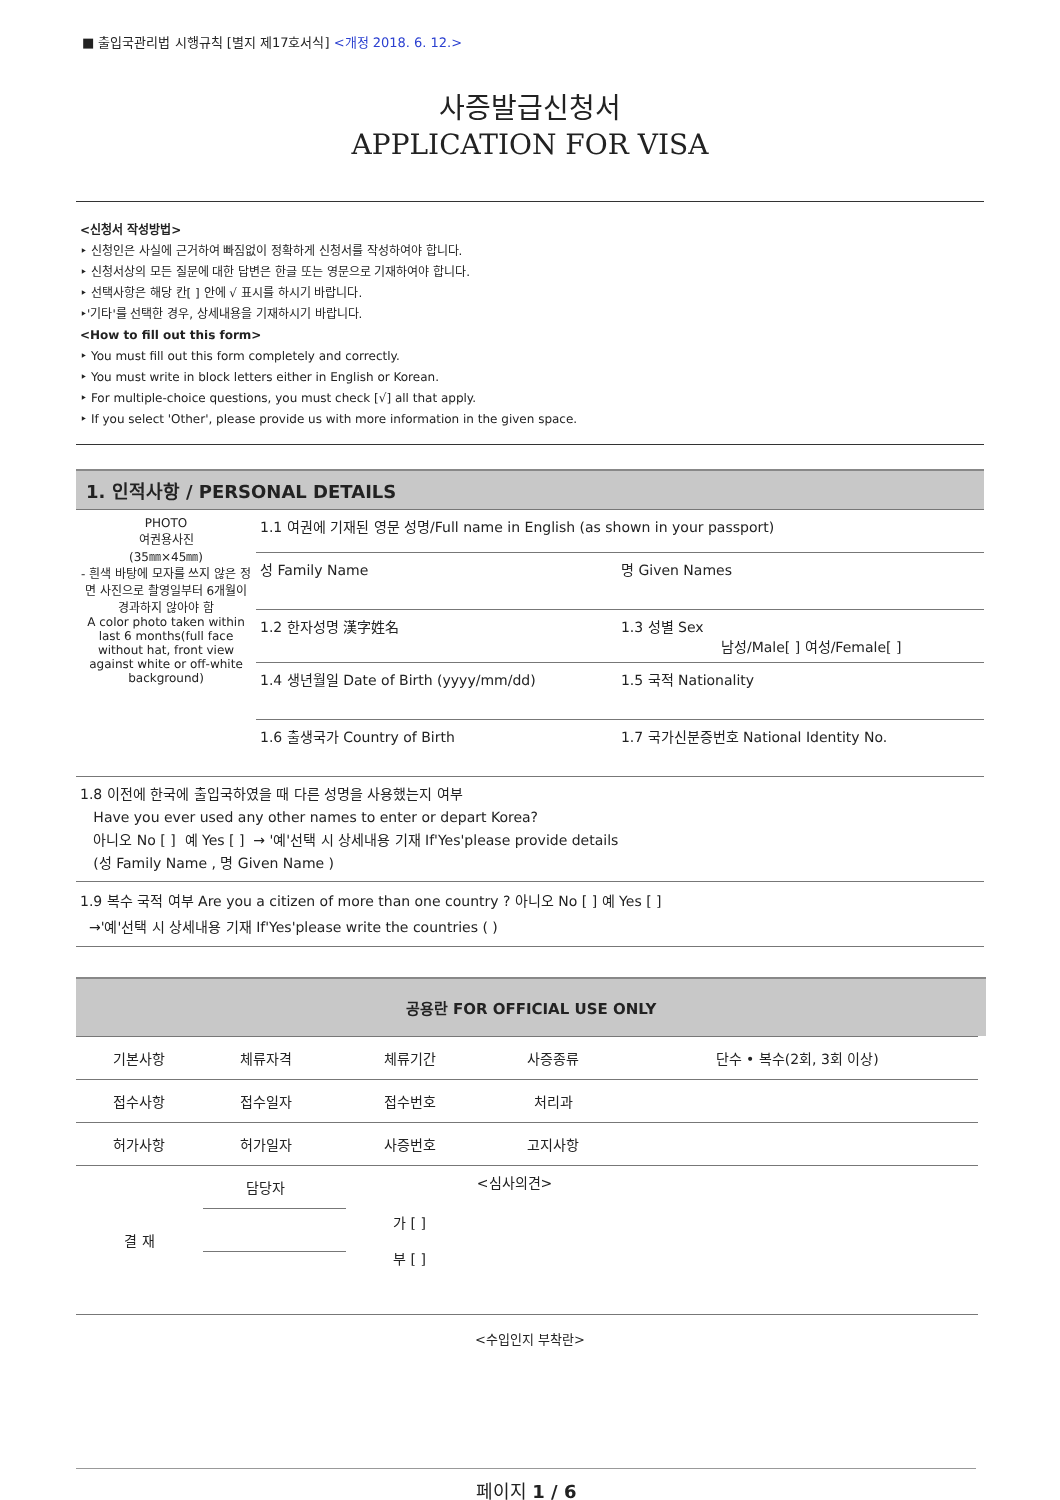■ 출입국관리법 시행규칙 [별지 제17호서식] <개정 2018. 6. 12.>
사증발급신청서
APPLICATION FOR VISA
<신청서 작성방법>
‣ 신청인은 사실에 근거하여 빠짐없이 정확하게 신청서를 작성하여야 합니다.
‣ 신청서상의 모든 질문에 대한 답변은 한글 또는 영문으로 기재하여야 합니다.
‣ 선택사항은 해당 칸[ ] 안에 √ 표시를 하시기 바랍니다.
‣'기타'를 선택한 경우, 상세내용을 기재하시기 바랍니다.
<How to fill out this form>
‣ You must fill out this form completely and correctly.
‣ You must write in block letters either in English or Korean.
‣ For multiple-choice questions, you must check [√] all that apply.
‣ If you select 'Other', please provide us with more information in the given space.
1. 인적사항 / PERSONAL DETAILS
| PHOTO 여권용사진 (35㎜×45㎜) - 흰색 바탕에 모자를 쓰지 않은 정면 사진으로 촬영일부터 6개월이 경과하지 않아야 함 A color photo taken within last 6 months(full face without hat, front view against white or off-white background) | 1.1 여권에 기재된 영문 성명/Full name in English (as shown in your passport) | |
| | 성 Family Name | 명 Given Names |
| | 1.2 한자성명 漢字姓名 | 1.3 성별 Sex 남성/Male[ ] 여성/Female[ ] |
| | 1.4 생년월일 Date of Birth (yyyy/mm/dd) | 1.5 국적 Nationality |
| | 1.6 출생국가 Country of Birth | 1.7 국가신분증번호 National Identity No. |
| 1.8 이전에 한국에 출입국하였을 때 다른 성명을 사용했는지 여부 Have you ever used any other names to enter or depart Korea? 아니오 No [ ] 예 Yes [ ] → '예'선택 시 상세내용 기재 If'Yes'please provide details (성 Family Name , 명 Given Name ) | | |
| 1.9 복수 국적 여부 Are you a citizen of more than one country ? 아니오 No [ ] 예 Yes [ ] →'예'선택 시 상세내용 기재 If'Yes'please write the countries ( ) | | |
공용란 FOR OFFICIAL USE ONLY
| 기본사항 | 체류자격 | | 체류기간 | | 사증종류 | 단수 • 복수(2회, 3회 이상) |
| 접수사항 | 접수일자 | | 접수번호 | | 처리과 | |
| 허가사항 | 허가일자 | | 사증번호 | | 고지사항 | |
| 결 재 | 담당자 | | 가 [ ] 부 [ ] | <심사의견> | | |
<수입인지 부착란>
페이지 1 / 6